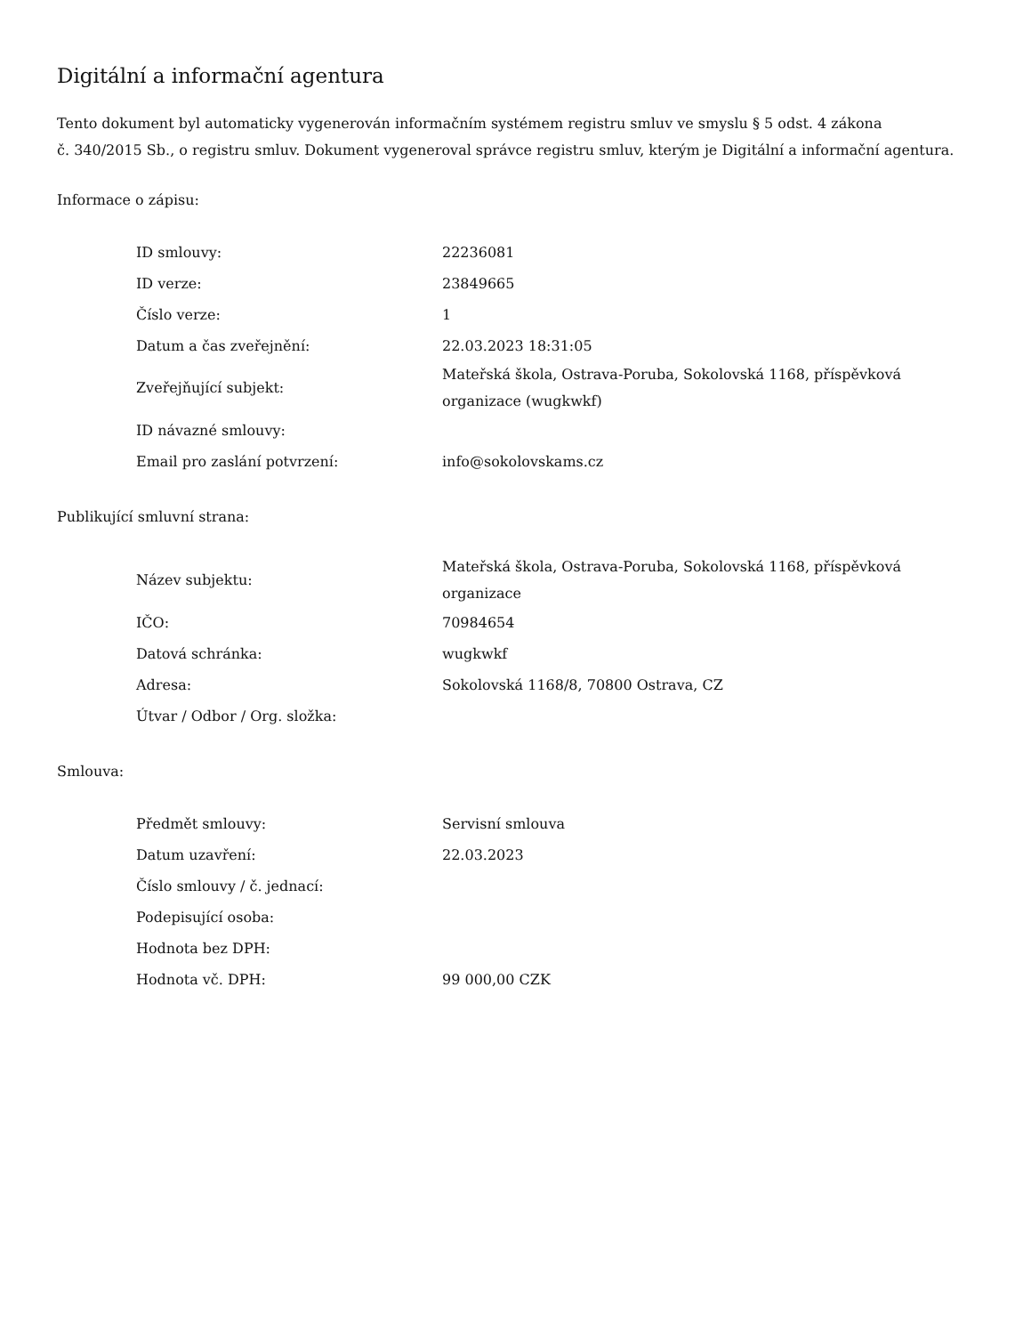Digitální a informační agentura
Tento dokument byl automaticky vygenerován informačním systémem registru smluv ve smyslu § 5 odst. 4 zákona
č. 340/2015 Sb., o registru smluv. Dokument vygeneroval správce registru smluv, kterým je Digitální a informační agentura.
Informace o zápisu:
| ID smlouvy: | 22236081 |
| ID verze: | 23849665 |
| Číslo verze: | 1 |
| Datum a čas zveřejnění: | 22.03.2023 18:31:05 |
| Zveřejňující subjekt: | Mateřská škola, Ostrava-Poruba, Sokolovská 1168, příspěvková organizace (wugkwkf) |
| ID návazné smlouvy: | |
| Email pro zaslání potvrzení: | info@sokolovskams.cz |
Publikující smluvní strana:
| Název subjektu: | Mateřská škola, Ostrava-Poruba, Sokolovská 1168, příspěvková organizace |
| IČO: | 70984654 |
| Datová schránka: | wugkwkf |
| Adresa: | Sokolovská 1168/8, 70800 Ostrava, CZ |
| Útvar / Odbor / Org. složka: | |
Smlouva:
| Předmět smlouvy: | Servisní smlouva |
| Datum uzavření: | 22.03.2023 |
| Číslo smlouvy / č. jednací: | |
| Podepisující osoba: | |
| Hodnota bez DPH: | |
| Hodnota vč. DPH: | 99 000,00 CZK |